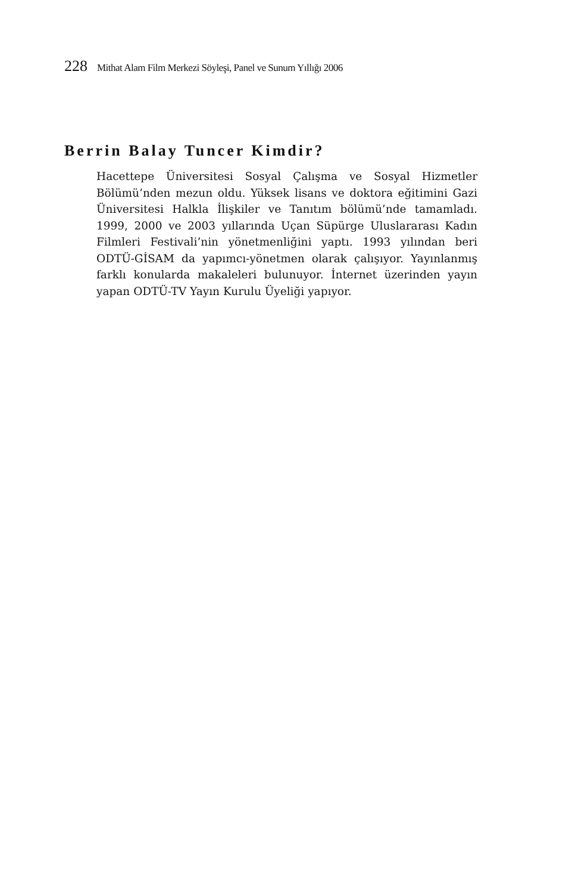228 Mithat Alam Film Merkezi Söyleşi, Panel ve Sunum Yıllığı 2006
Berrin Balay Tuncer Kimdir?
Hacettepe Üniversitesi Sosyal Çalışma ve Sosyal Hizmetler Bölümü’nden mezun oldu. Yüksek lisans ve doktora eğitimini Gazi Üniversitesi Halkla İlişkiler ve Tanıtım bölümü’nde tamamladı. 1999, 2000 ve 2003 yıllarında Uçan Süpürge Uluslararası Kadın Filmleri Festivali’nin yönetmenliğini yaptı. 1993 yılından beri ODTÜ-GİSAM da yapımcı-yönetmen olarak çalışıyor. Yayınlanmış farklı konularda makaleleri bulunuyor. İnternet üzerinden yayın yapan ODTÜ-TV Yayın Kurulu Üyeliği yapıyor.